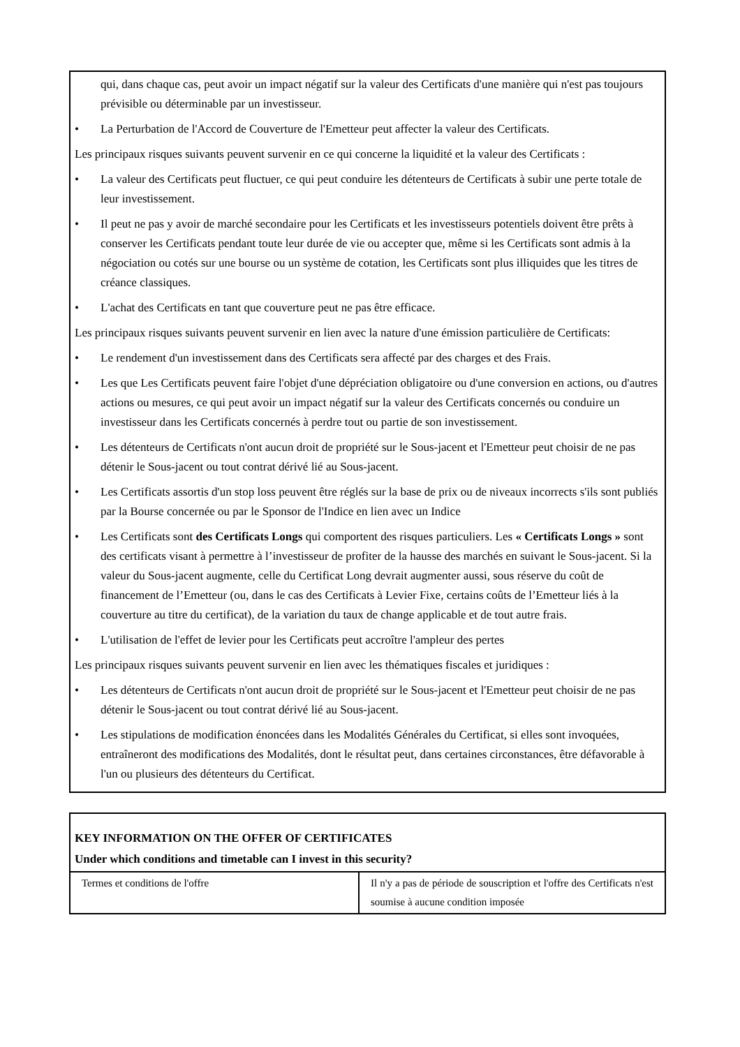qui, dans chaque cas, peut avoir un impact négatif sur la valeur des Certificats d'une manière qui n'est pas toujours prévisible ou déterminable par un investisseur.
• La Perturbation de l'Accord de Couverture de l'Emetteur peut affecter la valeur des Certificats.
Les principaux risques suivants peuvent survenir en ce qui concerne la liquidité et la valeur des Certificats :
• La valeur des Certificats peut fluctuer, ce qui peut conduire les détenteurs de Certificats à subir une perte totale de leur investissement.
• Il peut ne pas y avoir de marché secondaire pour les Certificats et les investisseurs potentiels doivent être prêts à conserver les Certificats pendant toute leur durée de vie ou accepter que, même si les Certificats sont admis à la négociation ou cotés sur une bourse ou un système de cotation, les Certificats sont plus illiquides que les titres de créance classiques.
• L'achat des Certificats en tant que couverture peut ne pas être efficace.
Les principaux risques suivants peuvent survenir en lien avec la nature d'une émission particulière de Certificats:
• Le rendement d'un investissement dans des Certificats sera affecté par des charges et des Frais.
• Les que Les Certificats peuvent faire l'objet d'une dépréciation obligatoire ou d'une conversion en actions, ou d'autres actions ou mesures, ce qui peut avoir un impact négatif sur la valeur des Certificats concernés ou conduire un investisseur dans les Certificats concernés à perdre tout ou partie de son investissement.
• Les détenteurs de Certificats n'ont aucun droit de propriété sur le Sous-jacent et l'Emetteur peut choisir de ne pas détenir le Sous-jacent ou tout contrat dérivé lié au Sous-jacent.
• Les Certificats assortis d'un stop loss peuvent être réglés sur la base de prix ou de niveaux incorrects s'ils sont publiés par la Bourse concernée ou par le Sponsor de l'Indice en lien avec un Indice
• Les Certificats sont des Certificats Longs qui comportent des risques particuliers. Les « Certificats Longs » sont des certificats visant à permettre à l’investisseur de profiter de la hausse des marchés en suivant le Sous-jacent. Si la valeur du Sous-jacent augmente, celle du Certificat Long devrait augmenter aussi, sous réserve du coût de financement de l’Emetteur (ou, dans le cas des Certificats à Levier Fixe, certains coûts de l’Emetteur liés à la couverture au titre du certificat), de la variation du taux de change applicable et de tout autre frais.
• L'utilisation de l'effet de levier pour les Certificats peut accroître l'ampleur des pertes
Les principaux risques suivants peuvent survenir en lien avec les thématiques fiscales et juridiques :
• Les détenteurs de Certificats n'ont aucun droit de propriété sur le Sous-jacent et l'Emetteur peut choisir de ne pas détenir le Sous-jacent ou tout contrat dérivé lié au Sous-jacent.
• Les stipulations de modification énoncées dans les Modalités Générales du Certificat, si elles sont invoquées, entraîneront des modifications des Modalités, dont le résultat peut, dans certaines circonstances, être défavorable à l'un ou plusieurs des détenteurs du Certificat.
KEY INFORMATION ON THE OFFER OF CERTIFICATES
Under which conditions and timetable can I invest in this security?
| Termes et conditions de l'offre | Il n'y a pas de période de souscription et l'offre des Certificats n'est soumise à aucune condition imposée |